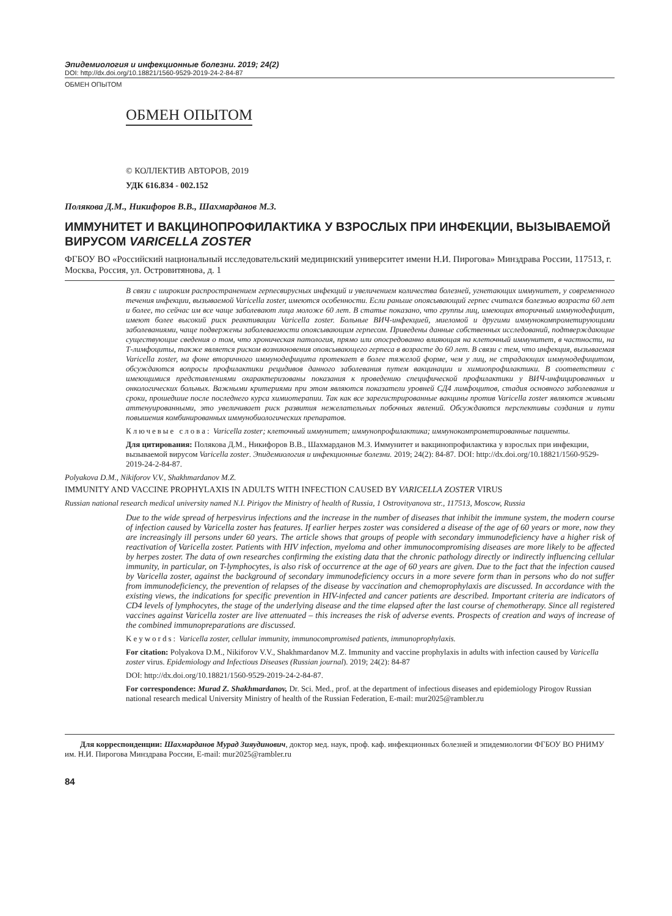Эпидемиология и инфекционные болезни. 2019; 24(2)
DOI: http://dx.doi.org/10.18821/1560-9529-2019-24-2-84-87
ОБМЕН ОПЫТОМ
ОБМЕН ОПЫТОМ
© КОЛЛЕКТИВ АВТОРОВ, 2019
УДК 616.834 - 002.152
Полякова Д.М., Никифоров В.В., Шахмарданов М.З.
ИММУНИТЕТ И ВАКЦИНОПРОФИЛАКТИКА У ВЗРОСЛЫХ ПРИ ИНФЕКЦИИ, ВЫЗЫВАЕМОЙ ВИРУСОМ VARICELLA ZOSTER
ФГБОУ ВО «Российский национальный исследовательский медицинский университет имени Н.И. Пирогова» Минздрава России, 117513, г. Москва, Россия, ул. Островитянова, д. 1
В связи с широким распространением герпесвирусных инфекций и увеличением количества болезней, угнетающих иммунитет, у современного течения инфекции, вызываемой Varicella zoster, имеются особенности. Если раньше опоясывающий герпес считался болезнью возраста 60 лет и более, то сейчас им все чаще заболевают лица моложе 60 лет. В статье показано, что группы лиц, имеющих вторичный иммунодефицит, имеют более высокий риск реактивации Varicella zoster. Больные ВИЧ-инфекцией, миеломой и другими иммунокомпрометирующими заболеваниями, чаще подвержены заболеваемости опоясывающим герпесом. Приведены данные собственных исследований, подтверждающие существующие сведения о том, что хроническая патология, прямо или опосредованно влияющая на клеточный иммунитет, в частности, на Т-лимфоциты, также является риском возникновения опоясывающего герпеса в возрасте до 60 лет. В связи с тем, что инфекция, вызываемая Varicella zoster, на фоне вторичного иммунодефицита протекает в более тяжелой форме, чем у лиц, не страдающих иммунодефицитом, обсуждаются вопросы профилактики рецидивов данного заболевания путем вакцинации и химиопрофилактики. В соответствии с имеющимися представлениями охарактеризованы показания к проведению специфической профилактики у ВИЧ-инфицированных и онкологических больных. Важными критериями при этом являются показатели уровней СД4 лимфоцитов, стадия основного заболевания и сроки, прошедшие после последнего курса химиотерапии. Так как все зарегистрированные вакцины против Varicella zoster являются живыми аттенуированными, это увеличивает риск развития нежелательных побочных явлений. Обсуждаются перспективы создания и пути повышения комбинированных иммунобиологических препаратов.
Ключевые слова: Varicella zoster; клеточный иммунитет; иммунопрофилактика; иммунокомпрометированные пациенты.
Для цитирования: Полякова Д.М., Никифоров В.В., Шахмарданов М.З. Иммунитет и вакцинопрофилактика у взрослых при инфекции, вызываемой вирусом Varicella zoster. Эпидемиология и инфекционные болезни. 2019; 24(2): 84-87. DOI: http://dx.doi.org/10.18821/1560-9529-2019-24-2-84-87.
Polyakova D.M., Nikiforov V.V., Shakhmardanov M.Z.
IMMUNITY AND VACCINE PROPHYLAXIS IN ADULTS WITH INFECTION CAUSED BY VARICELLA ZOSTER VIRUS
Russian national research medical university named N.I. Pirigov the Ministry of health of Russia, 1 Ostrovityanova str., 117513, Moscow, Russia
Due to the wide spread of herpesvirus infections and the increase in the number of diseases that inhibit the immune system, the modern course of infection caused by Varicella zoster has features. If earlier herpes zoster was considered a disease of the age of 60 years or more, now they are increasingly ill persons under 60 years. The article shows that groups of people with secondary immunodeficiency have a higher risk of reactivation of Varicella zoster. Patients with HIV infection, myeloma and other immunocompromising diseases are more likely to be affected by herpes zoster. The data of own researches confirming the existing data that the chronic pathology directly or indirectly influencing cellular immunity, in particular, on T-lymphocytes, is also risk of occurrence at the age of 60 years are given. Due to the fact that the infection caused by Varicella zoster, against the background of secondary immunodeficiency occurs in a more severe form than in persons who do not suffer from immunodeficiency, the prevention of relapses of the disease by vaccination and chemoprophylaxis are discussed. In accordance with the existing views, the indications for specific prevention in HIV-infected and cancer patients are described. Important criteria are indicators of CD4 levels of lymphocytes, the stage of the underlying disease and the time elapsed after the last course of chemotherapy. Since all registered vaccines against Varicella zoster are live attenuated – this increases the risk of adverse events. Prospects of creation and ways of increase of the combined immunopreparations are discussed.
Keywords: Varicella zoster, cellular immunity, immunocompromised patients, immunoprophylaxis.
For citation: Polyakova D.M., Nikiforov V.V., Shakhmardanov M.Z. Immunity and vaccine prophylaxis in adults with infection caused by Varicella zoster virus. Epidemiology and Infectious Diseases (Russian journal). 2019; 24(2): 84-87
DOI: http://dx.doi.org/10.18821/1560-9529-2019-24-2-84-87.
For correspondence: Murad Z. Shakhmardanov, Dr. Sci. Med., prof. at the department of infectious diseases and epidemiology Pirogov Russian national research medical University Ministry of health of the Russian Federation, E-mail: mur2025@rambler.ru
Для корреспонденции: Шахмарданов Мурад Зияудинович, доктор мед. наук, проф. каф. инфекционных болезней и эпидемиологии ФГБОУ ВО РНИМУ им. Н.И. Пирогова Минздрава России, E-mail: mur2025@rambler.ru
84